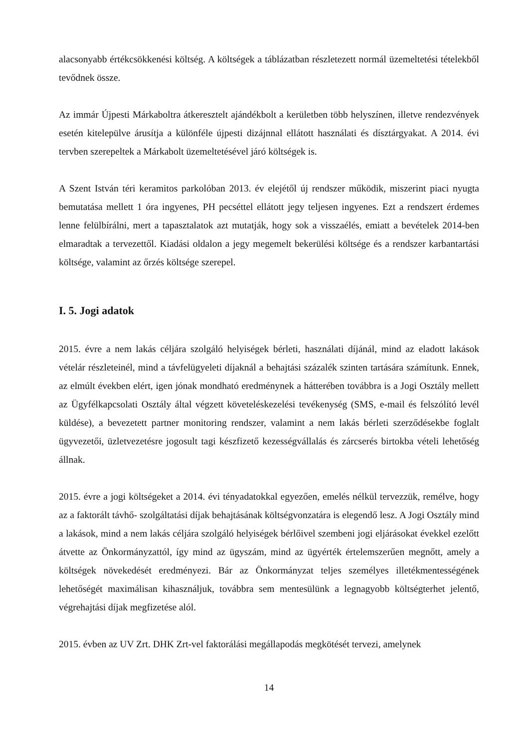alacsonyabb értékcsökkenési költség. A költségek a táblázatban részletezett normál üzemeltetési tételekből tevődnek össze.
Az immár Újpesti Márkaboltra átkeresztelt ajándékbolt a kerületben több helyszínen, illetve rendezvények esetén kitelepülve árusítja a különféle újpesti dizájnnal ellátott használati és dísztárgyakat. A 2014. évi tervben szerepeltek a Márkabolt üzemeltetésével járó költségek is.
A Szent István téri keramitos parkolóban 2013. év elejétől új rendszer működik, miszerint piaci nyugta bemutatása mellett 1 óra ingyenes, PH pecséttel ellátott jegy teljesen ingyenes. Ezt a rendszert érdemes lenne felülbírálni, mert a tapasztalatok azt mutatják, hogy sok a visszaélés, emiatt a bevételek 2014-ben elmaradtak a tervezettől. Kiadási oldalon a jegy megemelt bekerülési költsége és a rendszer karbantartási költsége, valamint az őrzés költsége szerepel.
I. 5. Jogi adatok
2015. évre a nem lakás céljára szolgáló helyiségek bérleti, használati díjánál, mind az eladott lakások vételár részleteinél, mind a távfelügyeleti díjaknál a behajtási százalék szinten tartására számítunk. Ennek, az elmúlt években elért, igen jónak mondható eredménynek a hátterében továbbra is a Jogi Osztály mellett az Ügyfélkapcsolati Osztály által végzett követeléskezelési tevékenység (SMS, e-mail és felszólító levél küldése), a bevezetett partner monitoring rendszer, valamint a nem lakás bérleti szerződésekbe foglalt ügyvezetői, üzletvezetésre jogosult tagi készfizető kezességvállalás és zárcserés birtokba vételi lehetőség állnak.
2015. évre a jogi költségeket a 2014. évi tényadatokkal egyezően, emelés nélkül tervezzük, remélve, hogy az a faktorált távhő- szolgáltatási díjak behajtásának költségvonzatára is elegendő lesz. A Jogi Osztály mind a lakások, mind a nem lakás céljára szolgáló helyiségek bérlőivel szembeni jogi eljárásokat évekkel ezelőtt átvette az Önkormányzattól, így mind az ügyszám, mind az ügyérték értelemszerűen megnőtt, amely a költségek növekedését eredményezi. Bár az Önkormányzat teljes személyes illetékmentességének lehetőségét maximálisan kihasználjuk, továbbra sem mentesülünk a legnagyobb költségterhet jelentő, végrehajtási díjak megfizetése alól.
2015. évben az UV Zrt. DHK Zrt-vel faktorálási megállapodás megkötését tervezi, amelynek
14